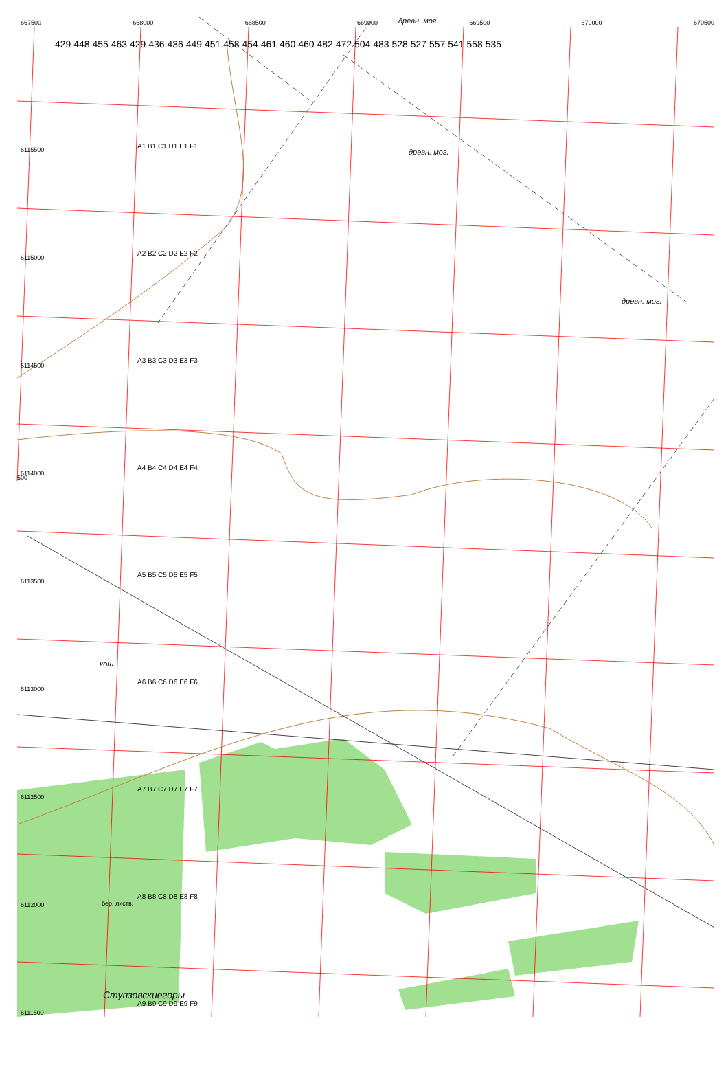667500 668000 668500 669000 669500 670000 670500 древн. мог.
6115500
6115000
6114500
6114000
6113500
6113000
6112500
6112000
6111500
A1 B1 C1 D1 E1 F1
A2 B2 C2 D2 E2 F2
A3 B3 C3 D3 E3 F3
A4 B4 C4 D4 E4 F4
A5 B5 C5 D5 E5 F5
A6 B6 C6 D6 E6 F6
A7 B7 C7 D7 E7 F7
A8 B8 C8 D8 E8 F8
A9 B9 C9 D9 E9 F9
429 448 455 463 429 436 436 449 451 458 454 461 460 460 482 472 504 483 528 527 557 541 558 535
древн. мог.
древн. мог.
кош.
бер. листв.
Ступзовскиегоры
500